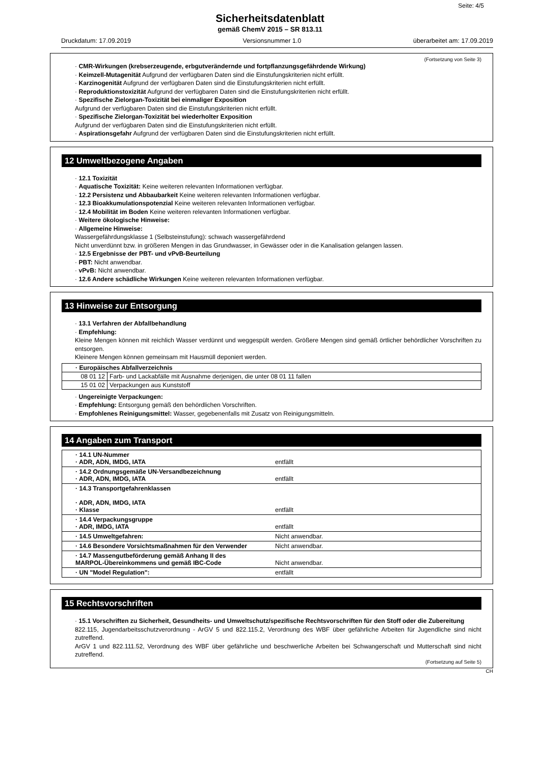Seite: 4/5
Sicherheitsdatenblatt
gemäß ChemV 2015 – SR 813.11
Druckdatum: 17.09.2019 Versionsnummer 1.0 überarbeitet am: 17.09.2019
(Fortsetzung von Seite 3)
· CMR-Wirkungen (krebserzeugende, erbgutverändernde und fortpflanzungsgefährdende Wirkung)
· Keimzell-Mutagenität Aufgrund der verfügbaren Daten sind die Einstufungskriterien nicht erfüllt.
· Karzinogenität Aufgrund der verfügbaren Daten sind die Einstufungskriterien nicht erfüllt.
· Reproduktionstoxizität Aufgrund der verfügbaren Daten sind die Einstufungskriterien nicht erfüllt.
· Spezifische Zielorgan-Toxizität bei einmaliger Exposition
Aufgrund der verfügbaren Daten sind die Einstufungskriterien nicht erfüllt.
· Spezifische Zielorgan-Toxizität bei wiederholter Exposition
Aufgrund der verfügbaren Daten sind die Einstufungskriterien nicht erfüllt.
· Aspirationsgefahr Aufgrund der verfügbaren Daten sind die Einstufungskriterien nicht erfüllt.
12 Umweltbezogene Angaben
· 12.1 Toxizität
· Aquatische Toxizität: Keine weiteren relevanten Informationen verfügbar.
· 12.2 Persistenz und Abbaubarkeit Keine weiteren relevanten Informationen verfügbar.
· 12.3 Bioakkumulationspotenzial Keine weiteren relevanten Informationen verfügbar.
· 12.4 Mobilität im Boden Keine weiteren relevanten Informationen verfügbar.
· Weitere ökologische Hinweise:
· Allgemeine Hinweise:
Wassergefährdungsklasse 1 (Selbsteinstufung): schwach wassergefährdend
Nicht unverdünnt bzw. in größeren Mengen in das Grundwasser, in Gewässer oder in die Kanalisation gelangen lassen.
· 12.5 Ergebnisse der PBT- und vPvB-Beurteilung
· PBT: Nicht anwendbar.
· vPvB: Nicht anwendbar.
· 12.6 Andere schädliche Wirkungen Keine weiteren relevanten Informationen verfügbar.
13 Hinweise zur Entsorgung
· 13.1 Verfahren der Abfallbehandlung
· Empfehlung:
Kleine Mengen können mit reichlich Wasser verdünnt und weggespült werden. Größere Mengen sind gemäß örtlicher behördlicher Vorschriften zu entsorgen.
Kleinere Mengen können gemeinsam mit Hausmüll deponiert werden.
| · Europäisches Abfallverzeichnis | |
| 08 01 12 | Farb- und Lackabfälle mit Ausnahme derjenigen, die unter 08 01 11 fallen |
| 15 01 02 | Verpackungen aus Kunststoff |
· Ungereinigte Verpackungen:
· Empfehlung: Entsorgung gemäß den behördlichen Vorschriften.
· Empfohlenes Reinigungsmittel: Wasser, gegebenenfalls mit Zusatz von Reinigungsmitteln.
14 Angaben zum Transport
| · 14.1 UN-Nummer · ADR, ADN, IMDG, IATA | entfällt |
| · 14.2 Ordnungsgemäße UN-Versandbezeichnung · ADR, ADN, IMDG, IATA | entfällt |
| · 14.3 Transportgefahrenklassen · ADR, ADN, IMDG, IATA · Klasse | entfällt |
| · 14.4 Verpackungsgruppe · ADR, IMDG, IATA | entfällt |
| · 14.5 Umweltgefahren: | Nicht anwendbar. |
| · 14.6 Besondere Vorsichtsmaßnahmen für den Verwender | Nicht anwendbar. |
| · 14.7 Massengutbeförderung gemäß Anhang II des MARPOL-Übereinkommens und gemäß IBC-Code | Nicht anwendbar. |
| · UN "Model Regulation": | entfällt |
15 Rechtsvorschriften
· 15.1 Vorschriften zu Sicherheit, Gesundheits- und Umweltschutz/spezifische Rechtsvorschriften für den Stoff oder die Zubereitung
822.115, Jugendarbeitsschutzverordnung - ArGV 5 und 822.115.2, Verordnung des WBF über gefährliche Arbeiten für Jugendliche sind nicht zutreffend.
ArGV 1 und 822.111.52, Verordnung des WBF über gefährliche und beschwerliche Arbeiten bei Schwangerschaft und Mutterschaft sind nicht zutreffend.
(Fortsetzung auf Seite 5)
CH